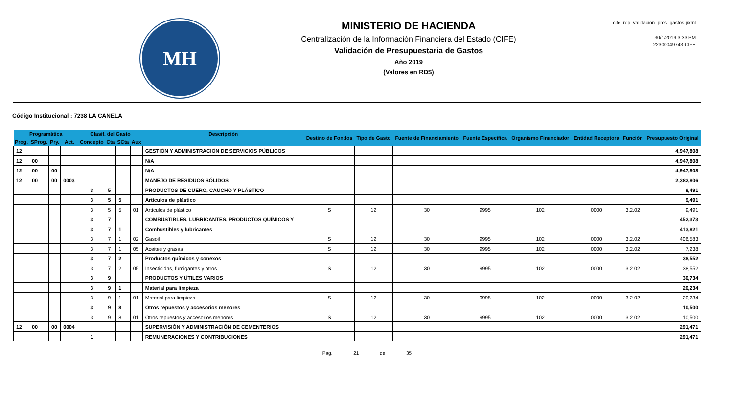MH
MINISTERIO DE HACIENDA
Centralización de la Información Financiera del Estado (CIFE)
Validación de Presupuestaria de Gastos
Año 2019
(Valores en RD$)
cife_rep_validacion_pres_gastos.jrxml
30/1/2019 3:33 PM
22300049743-CIFE
Código Institucional : 7238 LA CANELA
| Programática | | | | Clasif. del Gasto | | | | Descripción | Destino de Fondos | Tipo de Gasto | Fuente de Financiamiento | Fuente Especifica | Organismo Financiador | Entidad Receptora | Función | Presupuesto Original |
| --- | --- | --- | --- | --- | --- | --- | --- | --- | --- | --- | --- | --- | --- | --- | --- | --- |
| Prog. | SProg. | Pry. | Act. | Concepto | Cta | SCta | Aux | | | | | | | | | |
| 12 | | | | | | | | GESTIÓN Y ADMINISTRACIÓN DE SERVICIOS PÚBLICOS | | | | | | | | 4,947,808 |
| 12 | 00 | | | | | | | N/A | | | | | | | | 4,947,808 |
| 12 | 00 | 00 | | | | | | N/A | | | | | | | | 4,947,808 |
| 12 | 00 | 00 | 0003 | | | | | MANEJO DE RESIDUOS SÓLIDOS | | | | | | | | 2,382,806 |
| | | | | 3 | 5 | | | PRODUCTOS DE CUERO, CAUCHO Y PLÁSTICO | | | | | | | | 9,491 |
| | | | | 3 | 5 | 5 | | Artículos de plástico | | | | | | | | 9,491 |
| | | | | 3 | 5 | 5 | 01 | Artículos de plástico | S | 12 | 30 | 9995 | 102 | 0000 | 3.2.02 | 9,491 |
| | | | | 3 | 7 | | | COMBUSTIBLES, LUBRICANTES, PRODUCTOS QUÍMICOS Y | | | | | | | | 452,373 |
| | | | | 3 | 7 | 1 | | Combustibles y lubricantes | | | | | | | | 413,821 |
| | | | | 3 | 7 | 1 | 02 | Gasoil | S | 12 | 30 | 9995 | 102 | 0000 | 3.2.02 | 406,583 |
| | | | | 3 | 7 | 1 | 05 | Aceites y grasas | S | 12 | 30 | 9995 | 102 | 0000 | 3.2.02 | 7,238 |
| | | | | 3 | 7 | 2 | | Productos químicos y conexos | | | | | | | | 38,552 |
| | | | | 3 | 7 | 2 | 05 | Insecticidas, fumigantes y otros | S | 12 | 30 | 9995 | 102 | 0000 | 3.2.02 | 38,552 |
| | | | | 3 | 9 | | | PRODUCTOS Y ÚTILES VARIOS | | | | | | | | 30,734 |
| | | | | 3 | 9 | 1 | | Material para limpieza | | | | | | | | 20,234 |
| | | | | 3 | 9 | 1 | 01 | Material para limpieza | S | 12 | 30 | 9995 | 102 | 0000 | 3.2.02 | 20,234 |
| | | | | 3 | 9 | 8 | | Otros repuestos y accesorios menores | | | | | | | | 10,500 |
| | | | | 3 | 9 | 8 | 01 | Otros repuestos y accesorios menores | S | 12 | 30 | 9995 | 102 | 0000 | 3.2.02 | 10,500 |
| 12 | 00 | 00 | 0004 | | | | | SUPERVISIÓN Y ADMINISTRACIÓN DE CEMENTERIOS | | | | | | | | 291,471 |
| | | | | 1 | | | | REMUNERACIONES Y CONTRIBUCIONES | | | | | | | | 291,471 |
Pag. 21 de 35